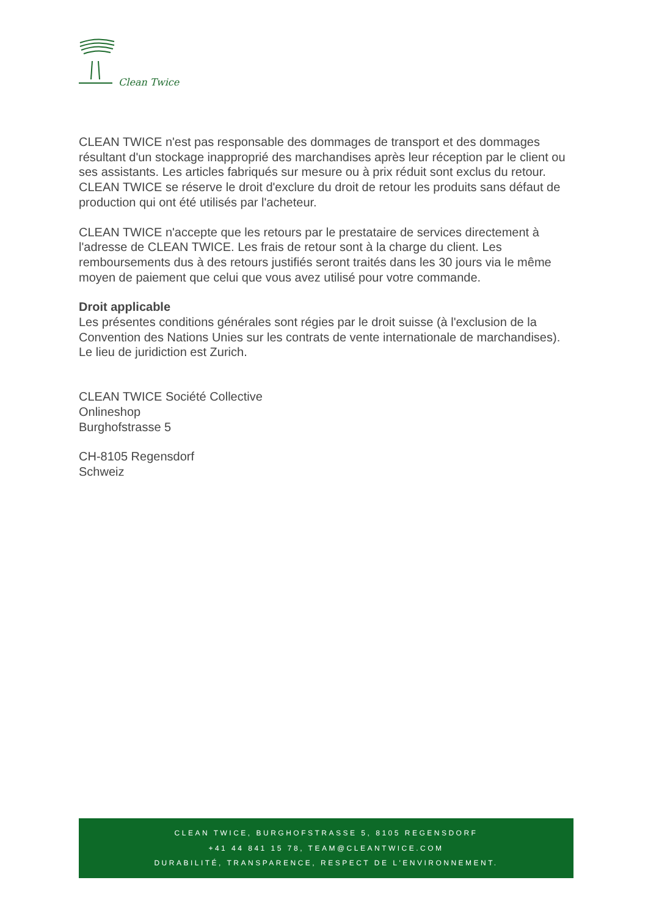Clean Twice
CLEAN TWICE n'est pas responsable des dommages de transport et des dommages résultant d'un stockage inapproprié des marchandises après leur réception par le client ou ses assistants. Les articles fabriqués sur mesure ou à prix réduit sont exclus du retour. CLEAN TWICE se réserve le droit d'exclure du droit de retour les produits sans défaut de production qui ont été utilisés par l'acheteur.
CLEAN TWICE n'accepte que les retours par le prestataire de services directement à l'adresse de CLEAN TWICE. Les frais de retour sont à la charge du client. Les remboursements dus à des retours justifiés seront traités dans les 30 jours via le même moyen de paiement que celui que vous avez utilisé pour votre commande.
Droit applicable
Les présentes conditions générales sont régies par le droit suisse (à l'exclusion de la Convention des Nations Unies sur les contrats de vente internationale de marchandises). Le lieu de juridiction est Zurich.
CLEAN TWICE Société Collective
Onlineshop
Burghofstrasse 5
CH-8105 Regensdorf
Schweiz
CLEAN TWICE, BURGHOFSTRASSE 5, 8105 REGENSDORF
+41 44 841 15 78, TEAM@CLEANTWICE.COM
DURABILITÉ, TRANSPARENCE, RESPECT DE L'ENVIRONNEMENT.